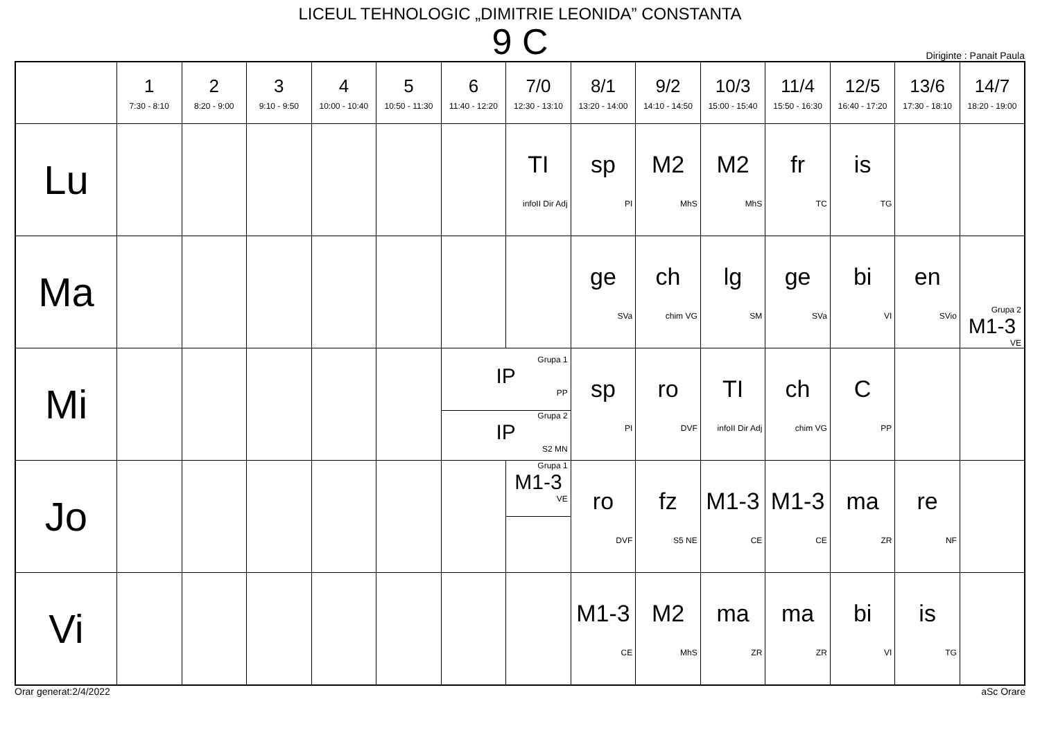LICEUL TEHNOLOGIC „DIMITRIE LEONIDA” CONSTANTA
9 C
Diriginte : Panait Paula
| | 1 7:30 - 8:10 | 2 8:20 - 9:00 | 3 9:10 - 9:50 | 4 10:00 - 10:40 | 5 10:50 - 11:30 | 6 11:40 - 12:20 | 7/0 12:30 - 13:10 | 8/1 13:20 - 14:00 | 9/2 14:10 - 14:50 | 10/3 15:00 - 15:40 | 11/4 15:50 - 16:30 | 12/5 16:40 - 17:20 | 13/6 17:30 - 18:10 | 14/7 18:20 - 19:00 |
| --- | --- | --- | --- | --- | --- | --- | --- | --- | --- | --- | --- | --- | --- | --- |
| Lu | | | | | | | TI infoII Dir Adj | sp PI | M2 MhS | M2 MhS | fr TC | is TG | | |
| Ma | | | | | | | | ge SVa | ch chim VG | lg SM | ge SVa | bi VI | en SVio | Grupa 2 M1-3 VE |
| Mi | | | | | | Grupa 1 IP PP Grupa 2 IP S2 MN | | sp PI | ro DVF | TI infoII Dir Adj | ch chim VG | C PP | | |
| Jo | | | | | | | Grupa 1 M1-3 VE | ro DVF | fz S5 NE | M1-3 CE | M1-3 CE | ma ZR | re NF | |
| Vi | | | | | | | | M1-3 CE | M2 MhS | ma ZR | ma ZR | bi VI | is TG | |
Orar generat:2/4/2022 aSc Orare